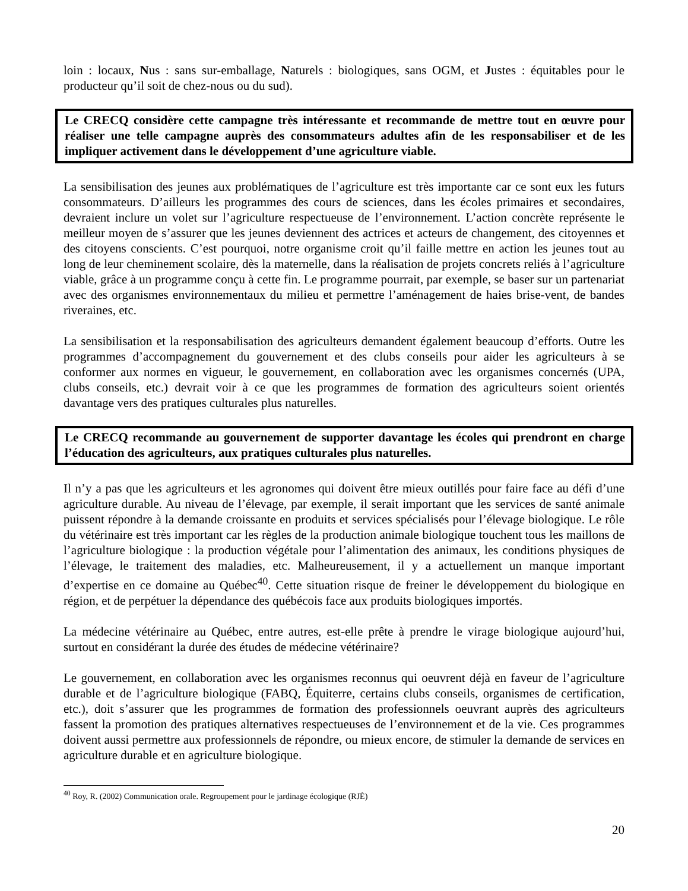loin : locaux, Nus : sans sur-emballage, Naturels : biologiques, sans OGM, et Justes : équitables pour le producteur qu’il soit de chez-nous ou du sud).
Le CRECQ considère cette campagne très intéressante et recommande de mettre tout en œuvre pour réaliser une telle campagne auprès des consommateurs adultes afin de les responsabiliser et de les impliquer activement dans le développement d’une agriculture viable.
La sensibilisation des jeunes aux problématiques de l’agriculture est très importante car ce sont eux les futurs consommateurs. D’ailleurs les programmes des cours de sciences, dans les écoles primaires et secondaires, devraient inclure un volet sur l’agriculture respectueuse de l’environnement. L’action concrète représente le meilleur moyen de s’assurer que les jeunes deviennent des actrices et acteurs de changement, des citoyennes et des citoyens conscients. C’est pourquoi, notre organisme croit qu’il faille mettre en action les jeunes tout au long de leur cheminement scolaire, dès la maternelle, dans la réalisation de projets concrets reliés à l’agriculture viable, grâce à un programme conçu à cette fin. Le programme pourrait, par exemple, se baser sur un partenariat avec des organismes environnementaux du milieu et permettre l’aménagement de haies brise-vent, de bandes riveraines, etc.
La sensibilisation et la responsabilisation des agriculteurs demandent également beaucoup d’efforts. Outre les programmes d’accompagnement du gouvernement et des clubs conseils pour aider les agriculteurs à se conformer aux normes en vigueur, le gouvernement, en collaboration avec les organismes concernés (UPA, clubs conseils, etc.) devrait voir à ce que les programmes de formation des agriculteurs soient orientés davantage vers des pratiques culturales plus naturelles.
Le CRECQ recommande au gouvernement de supporter davantage les écoles qui prendront en charge l’éducation des agriculteurs, aux pratiques culturales plus naturelles.
Il n’y a pas que les agriculteurs et les agronomes qui doivent être mieux outillés pour faire face au défi d’une agriculture durable. Au niveau de l’élevage, par exemple, il serait important que les services de santé animale puissent répondre à la demande croissante en produits et services spécialisés pour l’élevage biologique. Le rôle du vétérinaire est très important car les règles de la production animale biologique touchent tous les maillons de l’agriculture biologique : la production végétale pour l’alimentation des animaux, les conditions physiques de l’élevage, le traitement des maladies, etc. Malheureusement, il y a actuellement un manque important d’expertise en ce domaine au Québec<sup>40</sup>. Cette situation risque de freiner le développement du biologique en région, et de perpétuer la dépendance des québécois face aux produits biologiques importés.
La médecine vétérinaire au Québec, entre autres, est-elle prête à prendre le virage biologique aujourd’hui, surtout en considérant la durée des études de médecine vétérinaire?
Le gouvernement, en collaboration avec les organismes reconnus qui oeuvrent déjà en faveur de l’agriculture durable et de l’agriculture biologique (FABQ, Équiterre, certains clubs conseils, organismes de certification, etc.), doit s’assurer que les programmes de formation des professionnels oeuvrant auprès des agriculteurs fassent la promotion des pratiques alternatives respectueuses de l’environnement et de la vie. Ces programmes doivent aussi permettre aux professionnels de répondre, ou mieux encore, de stimuler la demande de services en agriculture durable et en agriculture biologique.
<sup>40</sup> Roy, R. (2002) Communication orale. Regroupement pour le jardinage écologique (RJÉ)
20